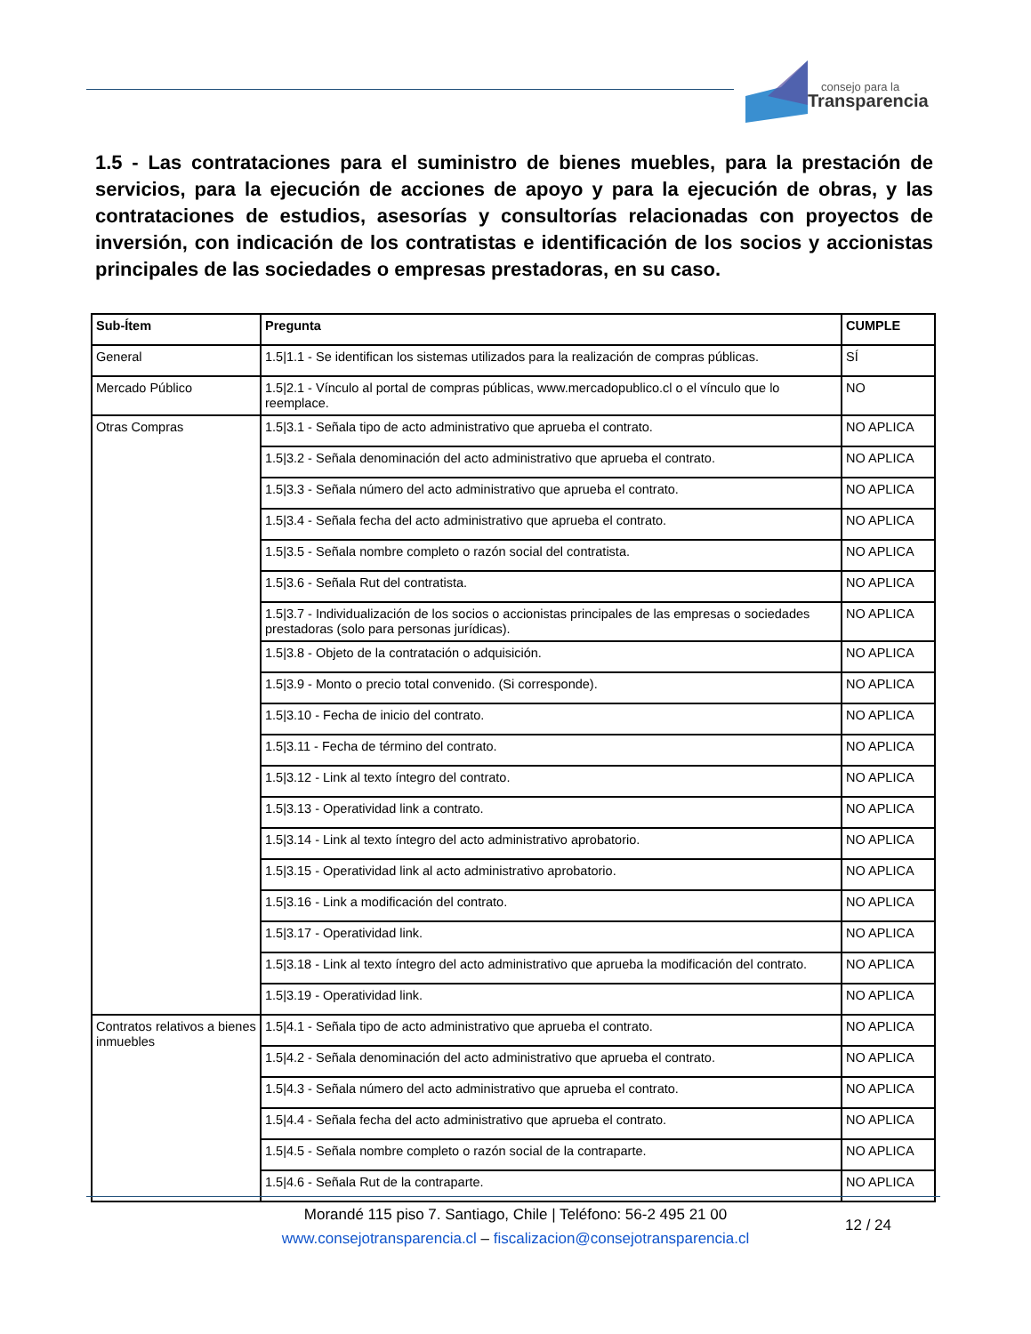consejo para la
Transparencia
1.5 - Las contrataciones para el suministro de bienes muebles, para la prestación de servicios, para la ejecución de acciones de apoyo y para la ejecución de obras, y las contrataciones de estudios, asesorías y consultorías relacionadas con proyectos de inversión, con indicación de los contratistas e identificación de los socios y accionistas principales de las sociedades o empresas prestadoras, en su caso.
| Sub-Ítem | Pregunta | CUMPLE |
| --- | --- | --- |
| General | 1.5/1.1 - Se identifican los sistemas utilizados para la realización de compras públicas. | SÍ |
| Mercado Público | 1.5/2.1 - Vínculo al portal de compras públicas, www.mercadopublico.cl o el vínculo que lo reemplace. | NO |
| Otras Compras | 1.5/3.1 - Señala tipo de acto administrativo que aprueba el contrato. | NO APLICA |
| | 1.5/3.2 - Señala denominación del acto administrativo que aprueba el contrato. | NO APLICA |
| | 1.5/3.3 - Señala número del acto administrativo que aprueba el contrato. | NO APLICA |
| | 1.5/3.4 - Señala fecha del acto administrativo que aprueba el contrato. | NO APLICA |
| | 1.5/3.5 - Señala nombre completo o razón social del contratista. | NO APLICA |
| | 1.5/3.6 - Señala Rut del contratista. | NO APLICA |
| | 1.5/3.7 - Individualización de los socios o accionistas principales de las empresas o sociedades prestadoras (solo para personas jurídicas). | NO APLICA |
| | 1.5/3.8 - Objeto de la contratación o adquisición. | NO APLICA |
| | 1.5/3.9 - Monto o precio total convenido. (Si corresponde). | NO APLICA |
| | 1.5/3.10 - Fecha de inicio del contrato. | NO APLICA |
| | 1.5/3.11 - Fecha de término del contrato. | NO APLICA |
| | 1.5/3.12 - Link al texto íntegro del contrato. | NO APLICA |
| | 1.5/3.13 - Operatividad link a contrato. | NO APLICA |
| | 1.5/3.14 - Link al texto íntegro del acto administrativo aprobatorio. | NO APLICA |
| | 1.5/3.15 - Operatividad link al acto administrativo aprobatorio. | NO APLICA |
| | 1.5/3.16 - Link a modificación del contrato. | NO APLICA |
| | 1.5/3.17 - Operatividad link. | NO APLICA |
| | 1.5/3.18 - Link al texto íntegro del acto administrativo que aprueba la modificación del contrato. | NO APLICA |
| | 1.5/3.19 - Operatividad link. | NO APLICA |
| Contratos relativos a bienes inmuebles | 1.5/4.1 - Señala tipo de acto administrativo que aprueba el contrato. | NO APLICA |
| | 1.5/4.2 - Señala denominación del acto administrativo que aprueba el contrato. | NO APLICA |
| | 1.5/4.3 - Señala número del acto administrativo que aprueba el contrato. | NO APLICA |
| | 1.5/4.4 - Señala fecha del acto administrativo que aprueba el contrato. | NO APLICA |
| | 1.5/4.5 - Señala nombre completo o razón social de la contraparte. | NO APLICA |
| | 1.5/4.6 - Señala Rut de la contraparte. | NO APLICA |
Morandé 115 piso 7. Santiago, Chile | Teléfono: 56-2 495 21 00
www.consejotransparencia.cl – fiscalizacion@consejotransparencia.cl
12 / 24